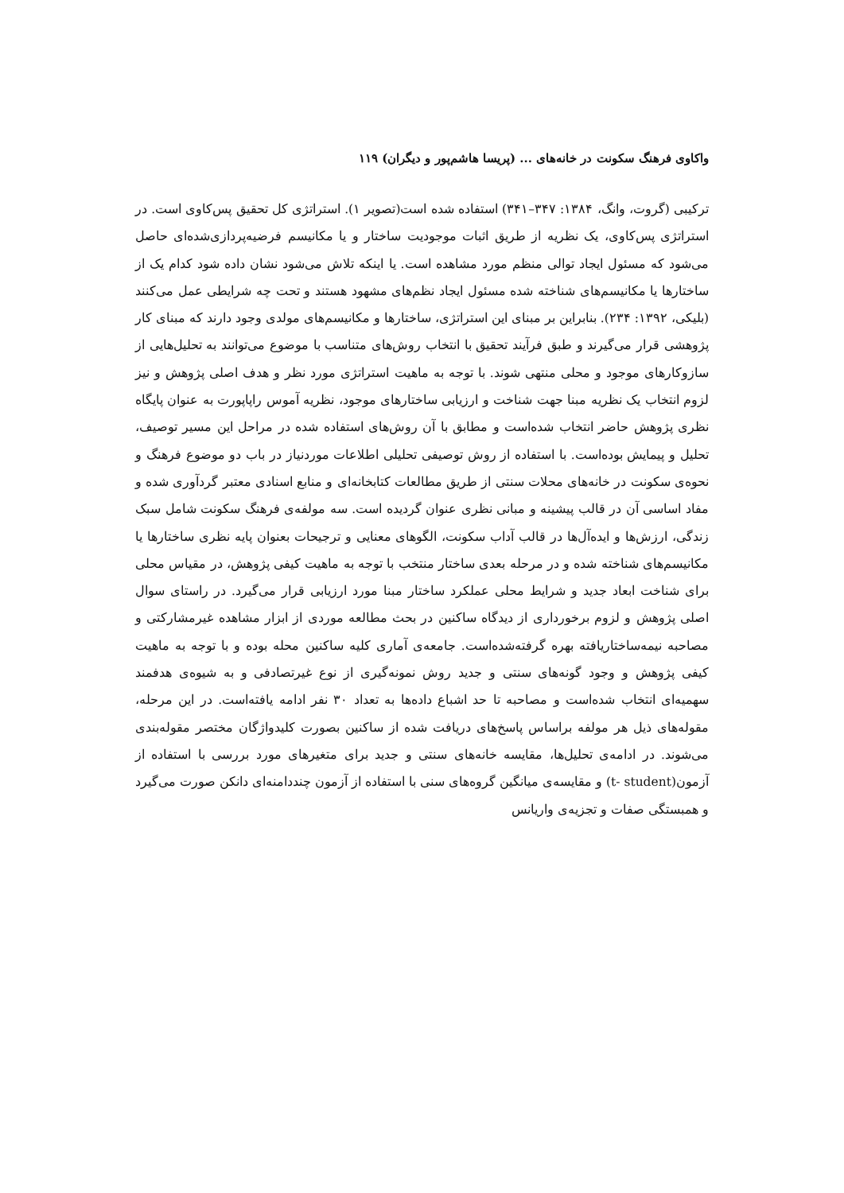واکاوی فرهنگ سکونت در خانه‌های ... (پریسا هاشم‌پور و دیگران) ۱۱۹
ترکیبی (گروت، وانگ، ۱۳۸۴: ۳۴۷–۳۴۱) استفاده شده است(تصویر ۱). استراتژی کل تحقیق پس‌کاوی است. در استراتژی پس‌کاوی، یک نظریه از طریق اثبات موجودیت ساختار و یا مکانیسم فرضیه‌پردازی‌شده‌ای حاصل می‌شود که مسئول ایجاد توالی منظم مورد مشاهده است. یا اینکه تلاش می‌شود نشان داده شود کدام یک از ساختارها یا مکانیسم‌های شناخته شده مسئول ایجاد نظم‌های مشهود هستند و تحت چه شرایطی عمل می‌کنند (بلیکی، ۱۳۹۲: ۲۳۴). بنابراین بر مبنای این استراتژی، ساختارها و مکانیسم‌های مولدی وجود دارند که مبنای کار پژوهشی قرار می‌گیرند و طبق فرآیند تحقیق با انتخاب روش‌های متناسب با موضوع می‌توانند به تحلیل‌هایی از سازوکارهای موجود و محلی منتهی شوند. با توجه به ماهیت استراتژی مورد نظر و هدف اصلی پژوهش و نیز لزوم انتخاب یک نظریه مبنا جهت شناخت و ارزیابی ساختارهای موجود، نظریه آموس راپاپورت به عنوان پایگاه نظری پژوهش حاضر انتخاب شده‌است و مطابق با آن روش‌های استفاده شده در مراحل این مسیر توصیف، تحلیل و پیمایش بوده‌است. با استفاده از روش توصیفی تحلیلی اطلاعات موردنیاز در باب دو موضوع فرهنگ و نحوه‌ی سکونت در خانه‌های محلات سنتی از طریق مطالعات کتابخانه‌ای و منابع اسنادی معتبر گردآوری شده و مفاد اساسی آن در قالب پیشینه و مبانی نظری عنوان گردیده است. سه مولفه‌ی فرهنگ سکونت شامل سبک زندگی، ارزش‌ها و ایده‌آل‌ها در قالب آداب سکونت، الگوهای معنایی و ترجیحات بعنوان پایه نظری ساختارها یا مکانیسم‌های شناخته شده و در مرحله بعدی ساختار منتخب با توجه به ماهیت کیفی پژوهش، در مقیاس محلی برای شناخت ابعاد جدید و شرایط محلی عملکرد ساختار مبنا مورد ارزیابی قرار می‌گیرد. در راستای سوال اصلی پژوهش و لزوم برخورداری از دیدگاه ساکنین در بحث مطالعه موردی از ابزار مشاهده غیرمشارکتی و مصاحبه نیمه‌ساختاریافته بهره گرفته‌شده‌است. جامعه‌ی آماری کلیه ساکنین محله بوده و با توجه به ماهیت کیفی پژوهش و وجود گونه‌های سنتی و جدید روش نمونه‌گیری از نوع غیرتصادفی و به شیوه‌ی هدفمند سهمیه‌ای انتخاب شده‌است و مصاحبه تا حد اشباع داده‌ها به تعداد ۳۰ نفر ادامه یافته‌است. در این مرحله، مقوله‌های ذیل هر مولفه براساس پاسخ‌های دریافت شده از ساکنین بصورت کلیدواژگان مختصر مقوله‌بندی می‌شوند. در ادامه‌ی تحلیل‌ها، مقایسه خانه‌های سنتی و جدید برای متغیرهای مورد بررسی با استفاده از آزمون(t- student) و مقایسه‌ی میانگین گروه‌های سنی با استفاده از آزمون چنددامنه‌ای دانکن صورت می‌گیرد و همبستگی صفات و تجزیه‌ی واریانس